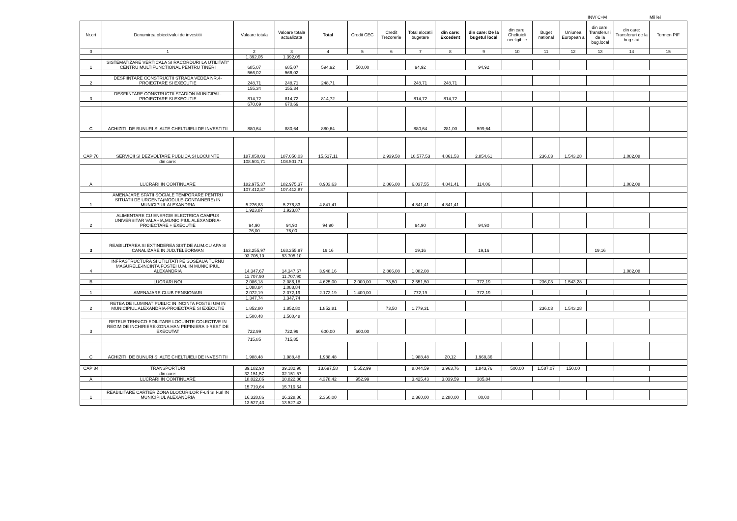INV/ C+M Mii lei
| Nr.crt | Denumirea obiectivului de investitii | Valoare totala | Valoare totala actualizata | Total | Credit CEC | Credit Trezorerie | Total alocatii bugetare | din care: Excedent | din care: De la bugetul local | din care: Cheltuieli neeligibile | Buget national | Uniunea European a | din care: Transferur i de la bug.local | din care: Transferuri de la bug.stat | Termen PIF |
| --- | --- | --- | --- | --- | --- | --- | --- | --- | --- | --- | --- | --- | --- | --- | --- |
| 0 | 1 | 2 | 3 | 4 | 5 | 6 | 7 | 8 | 9 | 10 | 11 | 12 | 13 | 14 | 15 |
| | | 1.392,05 | 1.392,05 | | | | | | | | | | | | |
| 1 | SISTEMATIZARE VERTICALA SI RACORDURI LA UTILITATI" CENTRU MULTIFUNCTIONAL PENTRU TINERI | 685,07 | 685,07 | 594,92 | 500,00 | | 94,92 | | 94,92 | | | | | | |
| | | 566,02 | 566,02 | | | | | | | | | | | | |
| 2 | DESFIINTARE CONSTRUCTII STRADA VEDEA NR.4-PROIECTARE SI EXECUTIE | 248,71 | 248,71 | 248,71 | | | 248,71 | 248,71 | | | | | | | |
| | | 155,34 | 155,34 | | | | | | | | | | | | |
| 3 | DESFIINTARE CONSTRUCTII STADION MUNICIPAL-PROIECTARE SI EXECUTIE | 814,72 | 814,72 | 814,72 | | | 814,72 | 814,72 | | | | | | | |
| | | 670,69 | 670,69 | | | | | | | | | | | | |
| C | ACHIZITII DE BUNURI SI ALTE CHELTUIELI DE INVESTITII | 880,64 | 880,64 | 880,64 | | | 880,64 | 281,00 | 599,64 | | | | | | |
| CAP 70 | SERVICII SI DEZVOLTARE PUBLICA SI LOCUINTE | 187.050,03 | 187.050,03 | 15.517,11 | | 2.939,58 | 10.577,53 | 4.861,53 | 2.854,61 | | 236,03 | 1.543,28 | | 1.082,08 | |
| | din care: | 108.501,71 | 108.501,71 | | | | | | | | | | | | |
| A | LUCRARI IN CONTINUARE | 182.975,37 | 182.975,37 | 8.903,63 | | 2.866,08 | 6.037,55 | 4.841,41 | 114,06 | | | | | 1.082,08 | |
| | | 107.412,87 | 107.412,87 | | | | | | | | | | | | |
| 1 | AMENAJARE SPATII SOCIALE TEMPORARE PENTRU SITUATII DE URGENTA(MODULE-CONTAINERE) IN MUNICIPIUL ALEXANDRIA | 5.276,83 | 5.276,83 | 4.841,41 | | | 4.841,41 | 4.841,41 | | | | | | | |
| | | 1.923,87 | 1.923,87 | | | | | | | | | | | | |
| 2 | ALIMENTARE CU ENERGIE ELECTRICA CAMPUS UNIVERSITAR VALAHIA,MUNICIPIUL ALEXANDRIA-PROIECTARE + EXECUTIE | 94,90 | 94,90 | 94,90 | | | 94,90 | | 94,90 | | | | | | |
| | | 76,00 | 76,00 | | | | | | | | | | | | |
| 3 | REABILITAREA SI EXTINDEREA SIST.DE ALIM.CU APA SI CANALIZARE IN JUD.TELEORMAN | 163.255,97 | 163.255,97 | 19,16 | | | 19,16 | | 19,16 | | | | 19,16 | | |
| | | 93.705,10 | 93.705,10 | | | | | | | | | | | | |
| 4 | INFRASTRUCTURA SI UTILITATI PE SOSEAUA TURNU MAGURELE-INCINTA FOSTEI U.M. IN MUNICIPIUL ALEXANDRIA | 14.347,67 | 14.347,67 | 3.948,16 | | 2.866,08 | 1.082,08 | | | | | | | 1.082,08 | |
| | | 11.707,90 | 11.707,90 | | | | | | | | | | | | |
| B | LUCRARI NOI | 2.086,18 | 2.086,18 | 4.625,00 | 2.000,00 | 73,50 | 2.551,50 | | 772,19 | | 236,03 | 1.543,28 | | | |
| | | 1.088,84 | 1.088,84 | | | | | | | | | | | | |
| 1 | AMENAJARE CLUB PENSIONARI | 2.072,19 | 2.072,19 | 2.172,19 | 1.400,00 | | 772,19 | | 772,19 | | | | | | |
| | | 1.347,74 | 1.347,74 | | | | | | | | | | | | |
| 2 | RETEA DE ILUMINAT PUBLIC IN INCINTA FOSTEI UM IN MUNICIPIUL ALEXANDRIA-PROIECTARE SI EXECUTIE | 1.852,80 | 1.852,80 | 1.852,81 | | 73,50 | 1.779,31 | | | | 236,03 | 1.543,28 | | | |
| | | 1.500,48 | 1.500,48 | | | | | | | | | | | | |
| 3 | RETELE TEHNICO-EDILITARE LOCUINTE COLECTIVE IN REGIM DE INCHIRIERE-ZONA HAN PEPINIERA II-REST DE EXECUTAT | 722,99 | 722,99 | 600,00 | 600,00 | | | | | | | | | | |
| | | 715,85 | 715,85 | | | | | | | | | | | | |
| C | ACHIZITII DE BUNURI SI ALTE CHELTUIELI DE INVESTITII | 1.988,48 | 1.988,48 | 1.988,48 | | | 1.988,48 | 20,12 | 1.968,36 | | | | | | |
| CAP 84 | TRANSPORTURI | 39.182,90 | 39.182,90 | 13.697,58 | 5.652,99 | | 8.044,59 | 3.963,76 | 1.843,76 | 500,00 | 1.587,07 | 150,00 | | | |
| | din care: | 32.151,57 | 32.151,57 | | | | | | | | | | | | |
| A | LUCRARI IN CONTINUARE | 18.822,86 | 18.822,86 | 4.378,42 | 952,99 | | 3.425,43 | 3.039,59 | 385,84 | | | | | | |
| | | 15.719,64 | 15.719,64 | | | | | | | | | | | | |
| 1 | REABILITARE CARTIER ZONA BLOCURILOR F-uri SI I-uri IN MUNICIPIUL ALEXANDRIA | 16.328,86 | 16.328,86 | 2.360,00 | | | 2.360,00 | 2.280,00 | 80,00 | | | | | | |
| | | 13.527,43 | 13.527,43 | | | | | | | | | | | | |